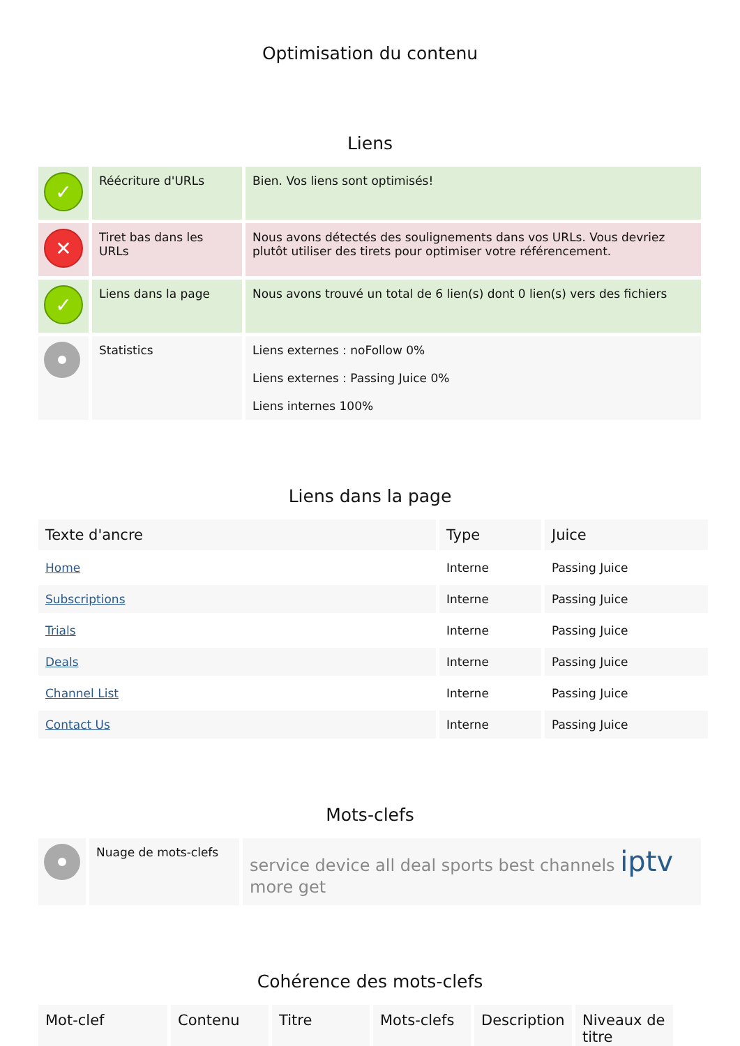Optimisation du contenu
Liens
| ✓ | Réécriture d'URLs | Bien. Vos liens sont optimisés! |
| ✕ | Tiret bas dans les URLs | Nous avons détectés des soulignements dans vos URLs. Vous devriez plutôt utiliser des tirets pour optimiser votre référencement. |
| ✓ | Liens dans la page | Nous avons trouvé un total de 6 lien(s) dont 0 lien(s) vers des fichiers |
| | Statistics | Liens externes : noFollow 0% Liens externes : Passing Juice 0% Liens internes 100% |
Liens dans la page
| Texte d'ancre | Type | Juice |
| --- | --- | --- |
| Home | Interne | Passing Juice |
| Subscriptions | Interne | Passing Juice |
| Trials | Interne | Passing Juice |
| Deals | Interne | Passing Juice |
| Channel List | Interne | Passing Juice |
| Contact Us | Interne | Passing Juice |
Mots-clefs
| | Nuage de mots-clefs | service device all deal sports best channels iptv more get |
Cohérence des mots-clefs
| Mot-clef | Contenu | Titre | Mots-clefs | Description | Niveaux de titre |
| --- | --- | --- | --- | --- | --- |